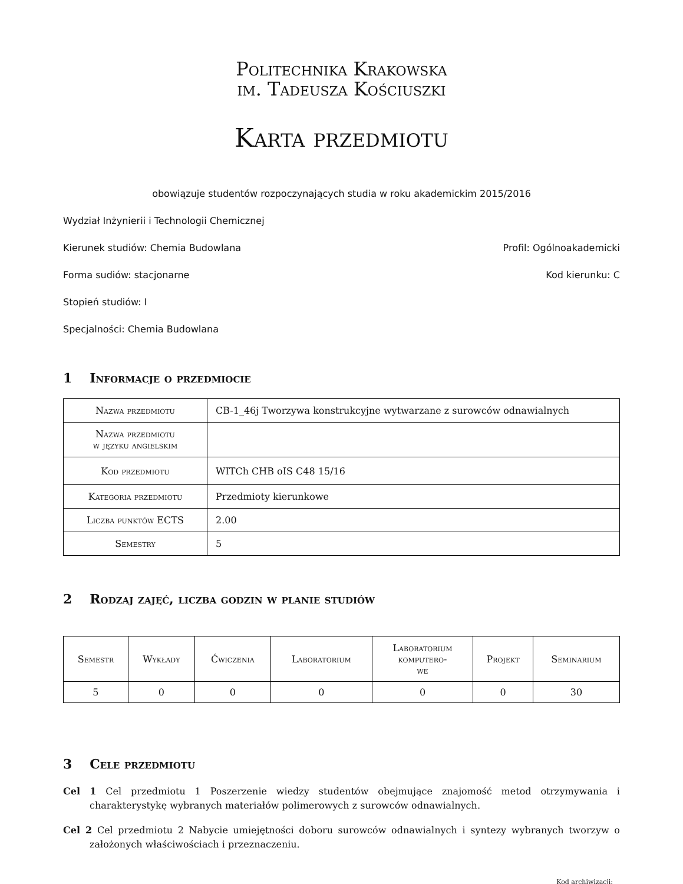Politechnika Krakowska
im. Tadeusza Kościuszki
Karta przedmiotu
obowiązuje studentów rozpoczynających studia w roku akademickim 2015/2016
Wydział Inżynierii i Technologii Chemicznej
Kierunek studiów: Chemia Budowlana Profil: Ogólnoakademicki
Forma sudiów: stacjonarne Kod kierunku: C
Stopień studiów: I
Specjalności: Chemia Budowlana
1 Informacje o przedmiocie
| Nazwa przedmiotu | CB-1_46j Tworzywa konstrukcyjne wytwarzane z surowców odnawialnych |
| Nazwa przedmiotu w języku angielskim | |
| Kod przedmiotu | WITCh CHB oIS C48 15/16 |
| Kategoria przedmiotu | Przedmioty kierunkowe |
| Liczba punktów ECTS | 2.00 |
| Semestry | 5 |
2 Rodzaj zajęć, liczba godzin w planie studiów
| Semestr | Wykłady | Ćwiczenia | Laboratorium | Laboratorium komputero- we | Projekt | Seminarium |
| --- | --- | --- | --- | --- | --- | --- |
| 5 | 0 | 0 | 0 | 0 | 0 | 30 |
3 Cele przedmiotu
Cel 1 Cel przedmiotu 1 Poszerzenie wiedzy studentów obejmujące znajomość metod otrzymywania i charakterystykę wybranych materiałów polimerowych z surowców odnawialnych.
Cel 2 Cel przedmiotu 2 Nabycie umiejętności doboru surowców odnawialnych i syntezy wybranych tworzyw o założonych właściwościach i przeznaczeniu.
Kod archiwizacji: